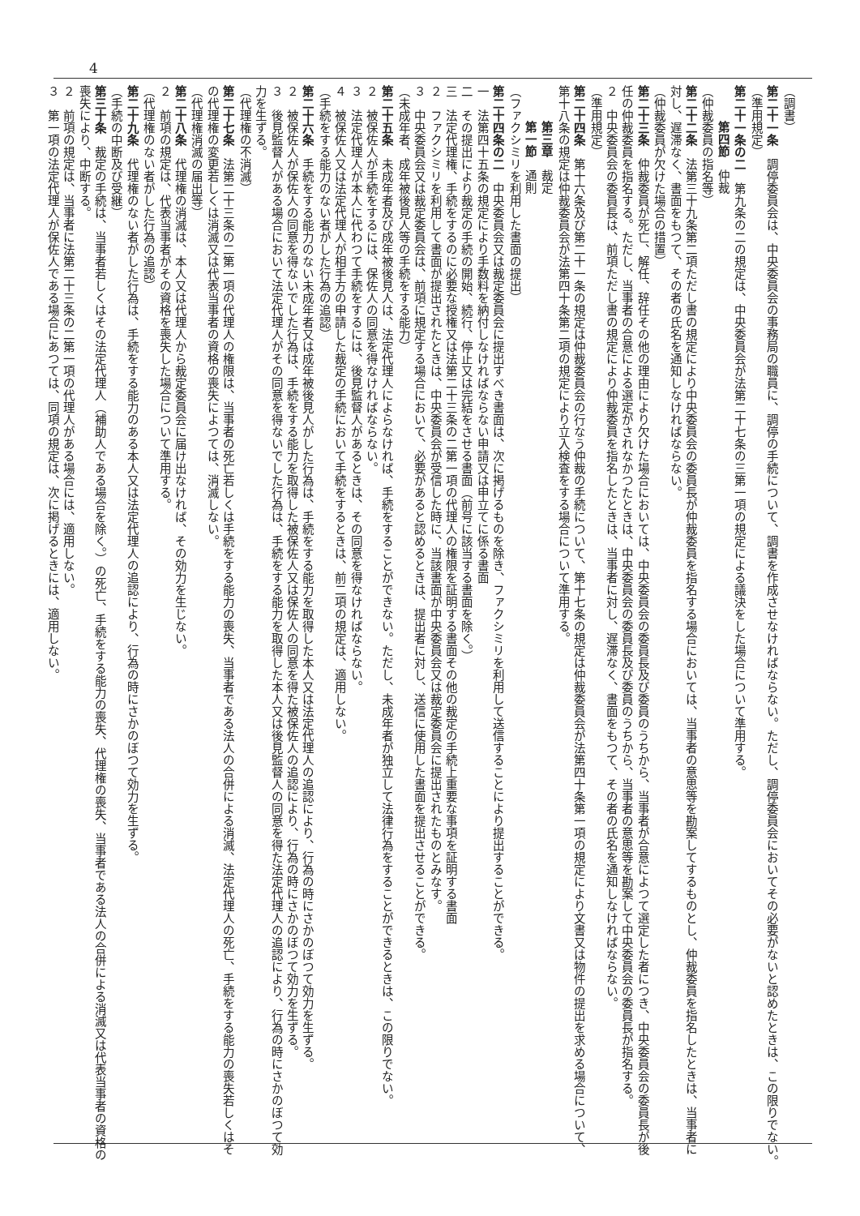4
（調書）
第二十一条　調停委員会は、中央委員会の事務局の職員に、調停の手続について、調書を作成させなければならない。ただし、調停委員会においてその必要がないと認めたときは、この限りでない。
（準用規定）
第二十一条の二　第九条の二の規定は、中央委員会が法第二十七条の三第一項の規定による議決をした場合について準用する。
第四節　仲裁
（仲裁委員の指名等）
第二十二条　法第三十九条第二項ただし書の規定により中央委員会の委員長が仲裁委員を指名する場合においては、当事者の意思等を勘案してするものとし、仲裁委員を指名したときは、当事者に
対し、遅滞なく、書面をもつて、その者の氏名を通知しなければならない。
（仲裁委員が欠けた場合の措置）
第二十三条　仲裁委員が死亡、解任、辞任その他の理由により欠けた場合においては、中央委員会の委員長及び委員のうちから、当事者が合意によつて選定した者につき、中央委員会の委員長が後
任の仲裁委員を指名する。ただし、当事者の合意による選定がされなかつたときは、中央委員会の委員長及び委員のうちから、当事者の意思等を勘案して中央委員会の委員長が指名する。
２　中央委員会の委員長は、前項ただし書の規定により仲裁委員を指名したときは、当事者に対し、遅滞なく、書面をもつて、その者の氏名を通知しなければならない。
（準用規定）
第二十四条　第十六条及び第二十一条の規定は仲裁委員会の行なう仲裁の手続について、第十七条の規定は仲裁委員会が法第四十条第一項の規定により文書又は物件の提出を求める場合について、
第十八条の規定は仲裁委員会が法第四十条第二項の規定により立入検査をする場合について準用する。
第三章　裁定
第一節　通則
（ファクシミリを利用した書面の提出）
第二十四条の二　中央委員会又は裁定委員会に提出すべき書面は、次に掲げるものを除き、ファクシミリを利用して送信することにより提出することができる。
一　法第四十五条の規定により手数料を納付しなければならない申請又は申立てに係る書面
二　その提出により裁定の手続の開始、続行、停止又は完結をさせる書面（前号に該当する書面を除く。）
三　法定代理権、手続をするのに必要な授権又は法第二十三条の二第一項の代理人の権限を証明する書面その他の裁定の手続上重要な事項を証明する書面
２　ファクシミリを利用して書面が提出されたときは、中央委員会が受信した時に、当該書面が中央委員会又は裁定委員会に提出されたものとみなす。
３　中央委員会又は裁定委員会は、前項に規定する場合において、必要があると認めるときは、提出者に対し、送信に使用した書面を提出させることができる。
（未成年者、成年被後見人等の手続をする能力）
第二十五条　未成年者及び成年被後見人は、法定代理人によらなければ、手続をすることができない。ただし、未成年者が独立して法律行為をすることができるときは、この限りでない。
２　被保佐人が手続をするには、保佐人の同意を得なければならない。
３　法定代理人が本人に代わつて手続をするには、後見監督人があるときは、その同意を得なければならない。
４　被保佐人又は法定代理人が相手方の申請した裁定の手続において手続をするときは、前二項の規定は、適用しない。
（手続をする能力のない者がした行為の追認）
第二十六条　手続をする能力のない未成年者又は成年被後見人がした行為は、手続をする能力を取得した本人又は法定代理人の追認により、行為の時にさかのぼつて効力を生ずる。
２　被保佐人が保佐人の同意を得ないでした行為は、手続をする能力を取得した被保佐人又は保佐人の同意を得た被保佐人の追認により、行為の時にさかのぼつて効力を生ずる。
３　後見監督人がある場合において法定代理人がその同意を得ないでした行為は、手続をする能力を取得した本人又は後見監督人の同意を得た法定代理人の追認により、行為の時にさかのぼつて効
力を生ずる。
（代理権の不消滅）
第二十七条　法第二十三条の二第一項の代理人の権限は、当事者の死亡若しくは手続をする能力の喪失、当事者である法人の合併による消滅、法定代理人の死亡、手続をする能力の喪失若しくはそ
の代理権の変更若しくは消滅又は代表当事者の資格の喪失によつては、消滅しない。
（代理権消滅の届出等）
第二十八条　代理権の消滅は、本人又は代理人から裁定委員会に届け出なければ、その効力を生じない。
２　前項の規定は、代表当事者がその資格を喪失した場合について準用する。
（代理権のない者がした行為の追認）
第二十九条　代理権のない者がした行為は、手続をする能力のある本人又は法定代理人の追認により、行為の時にさかのぼつて効力を生ずる。
（手続の中断及び受継）
第三十条　裁定の手続は、当事者若しくはその法定代理人（補助人である場合を除く。）の死亡、手続をする能力の喪失、代理権の喪失、当事者である法人の合併による消滅又は代表当事者の資格の
喪失により、中断する。
２　前項の規定は、当事者に法第二十三条の二第一項の代理人がある場合には、適用しない。
３　第一項の法定代理人が保佐人である場合にあつては、同項の規定は、次に掲げるときには、適用しない。